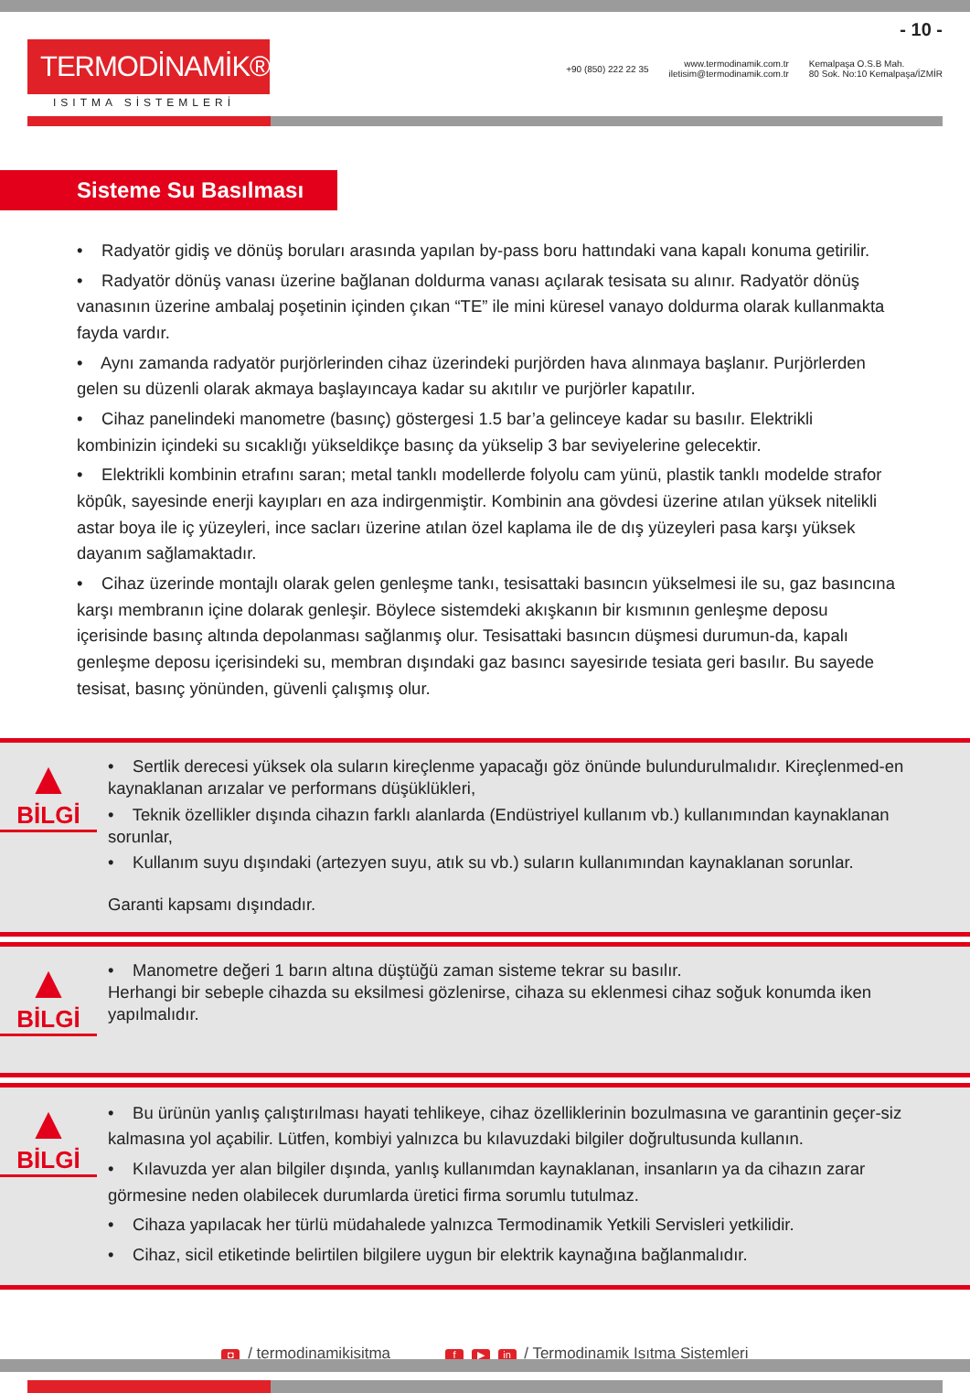TERMODİNAMİK®
ISITMA SİSTEMLERİ
- 10 -
+90 (850) 222 22 35 www.termodinamik.com.tr
iletisim@termodinamik.com.tr Kemalpaşa O.S.B Mah.
80 Sok. No:10 Kemalpaşa/İZMİR
Sisteme Su Basılması
• Radyatör gidiş ve dönüş boruları arasında yapılan by-pass boru hattındaki vana kapalı konuma getirilir.
• Radyatör dönüş vanası üzerine bağlanan doldurma vanası açılarak tesisata su alınır. Radyatör dönüş vanasının üzerine ambalaj poşetinin içinden çıkan “TE” ile mini küresel vanayo doldurma olarak kullanmakta fayda vardır.
• Aynı zamanda radyatör purjörlerinden cihaz üzerindeki purjörden hava alınmaya başlanır. Purjörlerden gelen su düzenli olarak akmaya başlayıncaya kadar su akıtılır ve purjörler kapatılır.
• Cihaz panelindeki manometre (basınç) göstergesi 1.5 bar’a gelinceye kadar su basılır. Elektrikli kombinizin içindeki su sıcaklığı yükseldikçe basınç da yükselip 3 bar seviyelerine gelecektir.
• Elektrikli kombinin etrafını saran; metal tanklı modellerde folyolu cam yünü, plastik tanklı modelde strafor köpûk, sayesinde enerji kayıpları en aza indirgenmiştir. Kombinin ana gövdesi üzerine atılan yüksek nitelikli astar boya ile iç yüzeyleri, ince sacları üzerine atılan özel kaplama ile de dış yüzeyleri pasa karşı yüksek dayanım sağlamaktadır.
• Cihaz üzerinde montajlı olarak gelen genleşme tankı, tesisattaki basıncın yükselmesi ile su, gaz basıncına karşı membranın içine dolarak genleşir. Böylece sistemdeki akışkanın bir kısmının genleşme deposu içerisinde basınç altında depolanması sağlanmış olur. Tesisattaki basıncın düşmesi durumun-da, kapalı genleşme deposu içerisindeki su, membran dışındaki gaz basıncı sayesirıde tesiata geri basılır. Bu sayede tesisat, basınç yönünden, güvenli çalışmış olur.
▲
BİLGİ
• Sertlik derecesi yüksek ola suların kireçlenme yapacağı göz önünde bulundurulmalıdır. Kireçlenmed-en kaynaklanan arızalar ve performans düşüklükleri,
• Teknik özellikler dışında cihazın farklı alanlarda (Endüstriyel kullanım vb.) kullanımından kaynaklanan sorunlar,
• Kullanım suyu dışındaki (artezyen suyu, atık su vb.) suların kullanımından kaynaklanan sorunlar.
Garanti kapsamı dışındadır.
▲
BİLGİ
• Manometre değeri 1 barın altına düştüğü zaman sisteme tekrar su basılır.
Herhangi bir sebeple cihazda su eksilmesi gözlenirse, cihaza su eklenmesi cihaz soğuk konumda iken yapılmalıdır.
▲
BİLGİ
• Bu ürünün yanlış çalıştırılması hayati tehlikeye, cihaz özelliklerinin bozulmasına ve garantinin geçer-siz kalmasına yol açabilir. Lütfen, kombiyi yalnızca bu kılavuzdaki bilgiler doğrultusunda kullanın.
• Kılavuzda yer alan bilgiler dışında, yanlış kullanımdan kaynaklanan, insanların ya da cihazın zarar görmesine neden olabilecek durumlarda üretici firma sorumlu tutulmaz.
• Cihaza yapılacak her türlü müdahalede yalnızca Termodinamik Yetkili Servisleri yetkilidir.
• Cihaz, sicil etiketinde belirtilen bilgilere uygun bir elektrik kaynağına bağlanmalıdır.
◘ / termodinamikisitma f ▶ in / Termodinamik Isıtma Sistemleri